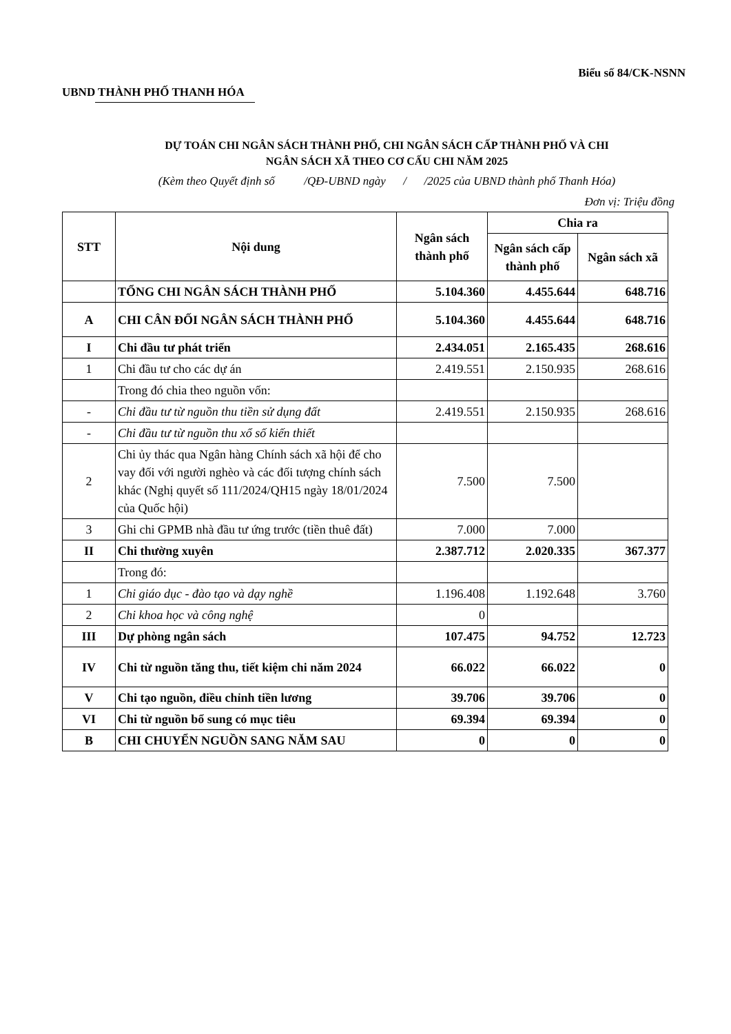Biểu số 84/CK-NSNN
UBND THÀNH PHỐ THANH HÓA
DỰ TOÁN CHI NGÂN SÁCH THÀNH PHỐ, CHI NGÂN SÁCH CẤP THÀNH PHỐ VÀ CHI
NGÂN SÁCH XÃ THEO CƠ CẤU CHI NĂM 2025
(Kèm theo Quyết định số /QĐ-UBND ngày / /2025 của UBND thành phố Thanh Hóa)
Đơn vị: Triệu đồng
| STT | Nội dung | Ngân sách thành phố | Chia ra | |
| --- | --- | --- | --- | --- |
| | | | Ngân sách cấp thành phố | Ngân sách xã |
| | TỔNG CHI NGÂN SÁCH THÀNH PHỐ | 5.104.360 | 4.455.644 | 648.716 |
| A | CHI CÂN ĐỐI NGÂN SÁCH THÀNH PHỐ | 5.104.360 | 4.455.644 | 648.716 |
| I | Chi đầu tư phát triển | 2.434.051 | 2.165.435 | 268.616 |
| 1 | Chi đầu tư cho các dự án | 2.419.551 | 2.150.935 | 268.616 |
| | Trong đó chia theo nguồn vốn: | | | |
| - | Chi đầu tư từ nguồn thu tiền sử dụng đất | 2.419.551 | 2.150.935 | 268.616 |
| - | Chi đầu tư từ nguồn thu xổ số kiến thiết | | | |
| 2 | Chi ủy thác qua Ngân hàng Chính sách xã hội để cho vay đối với người nghèo và các đối tượng chính sách khác (Nghị quyết số 111/2024/QH15 ngày 18/01/2024 của Quốc hội) | 7.500 | 7.500 | |
| 3 | Ghi chi GPMB nhà đầu tư ứng trước (tiền thuê đất) | 7.000 | 7.000 | |
| II | Chi thường xuyên | 2.387.712 | 2.020.335 | 367.377 |
| | Trong đó: | | | |
| 1 | Chi giáo dục - đào tạo và dạy nghề | 1.196.408 | 1.192.648 | 3.760 |
| 2 | Chi khoa học và công nghệ | 0 | | |
| III | Dự phòng ngân sách | 107.475 | 94.752 | 12.723 |
| IV | Chi từ nguồn tăng thu, tiết kiệm chi năm 2024 | 66.022 | 66.022 | 0 |
| V | Chi tạo nguồn, điều chỉnh tiền lương | 39.706 | 39.706 | 0 |
| VI | Chi từ nguồn bổ sung có mục tiêu | 69.394 | 69.394 | 0 |
| B | CHI CHUYỂN NGUỒN SANG NĂM SAU | 0 | 0 | 0 |